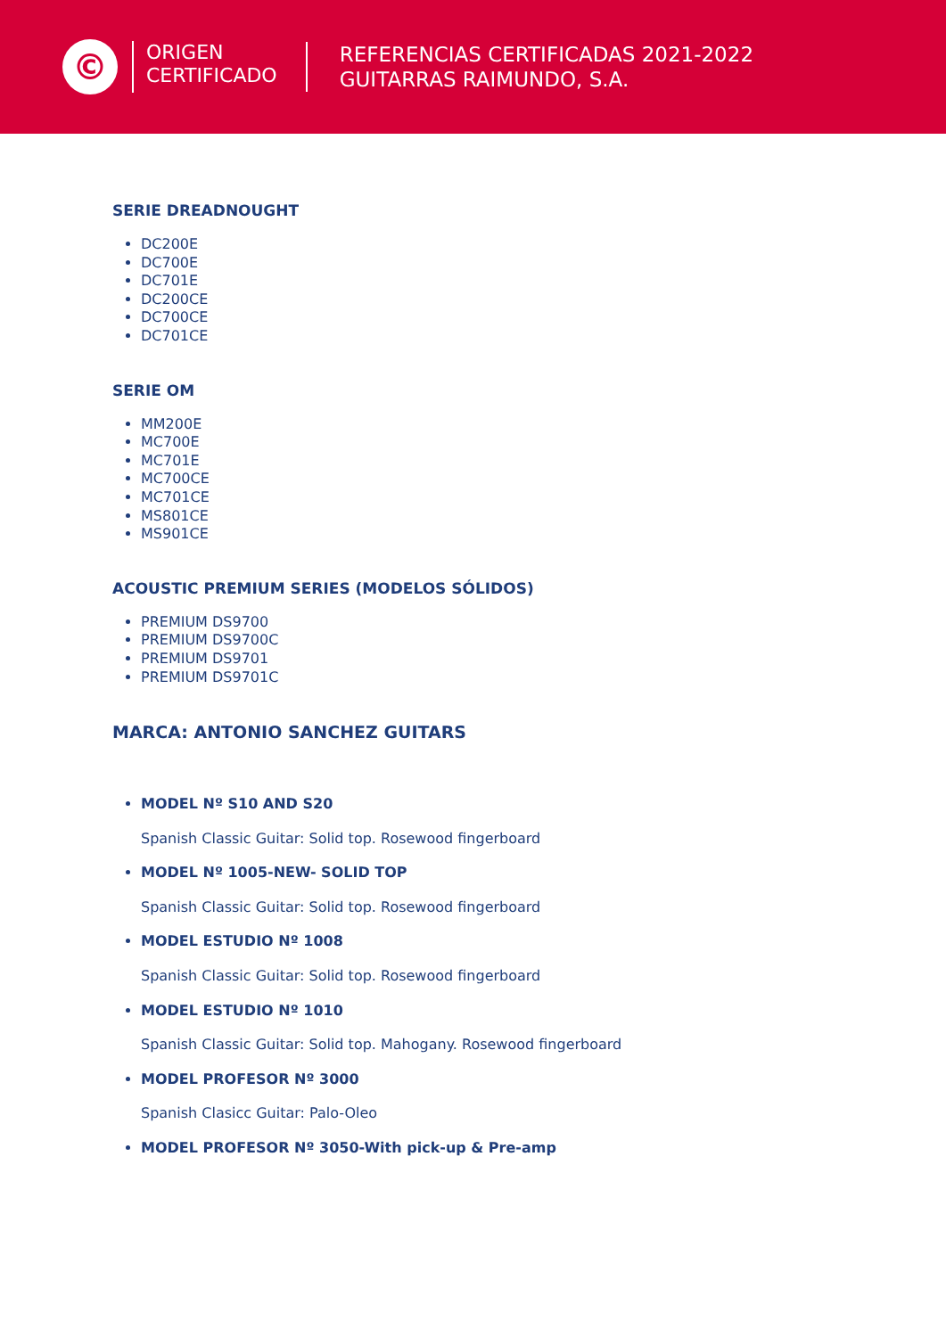©
ORIGEN
CERTIFICADO
REFERENCIAS CERTIFICADAS 2021-2022
GUITARRAS RAIMUNDO, S.A.
SERIE DREADNOUGHT
DC200E
DC700E
DC701E
DC200CE
DC700CE
DC701CE
SERIE OM
MM200E
MC700E
MC701E
MC700CE
MC701CE
MS801CE
MS901CE
ACOUSTIC PREMIUM SERIES (MODELOS SÓLIDOS)
PREMIUM DS9700
PREMIUM DS9700C
PREMIUM DS9701
PREMIUM DS9701C
MARCA: ANTONIO SANCHEZ GUITARS
MODEL Nº S10 AND S20
Spanish Classic Guitar: Solid top. Rosewood fingerboard
MODEL Nº 1005-NEW- SOLID TOP
Spanish Classic Guitar: Solid top. Rosewood fingerboard
MODEL ESTUDIO Nº 1008
Spanish Classic Guitar: Solid top. Rosewood fingerboard
MODEL ESTUDIO Nº 1010
Spanish Classic Guitar: Solid top. Mahogany. Rosewood fingerboard
MODEL PROFESOR Nº 3000
Spanish Clasicc Guitar: Palo-Oleo
MODEL PROFESOR Nº 3050-With pick-up & Pre-amp